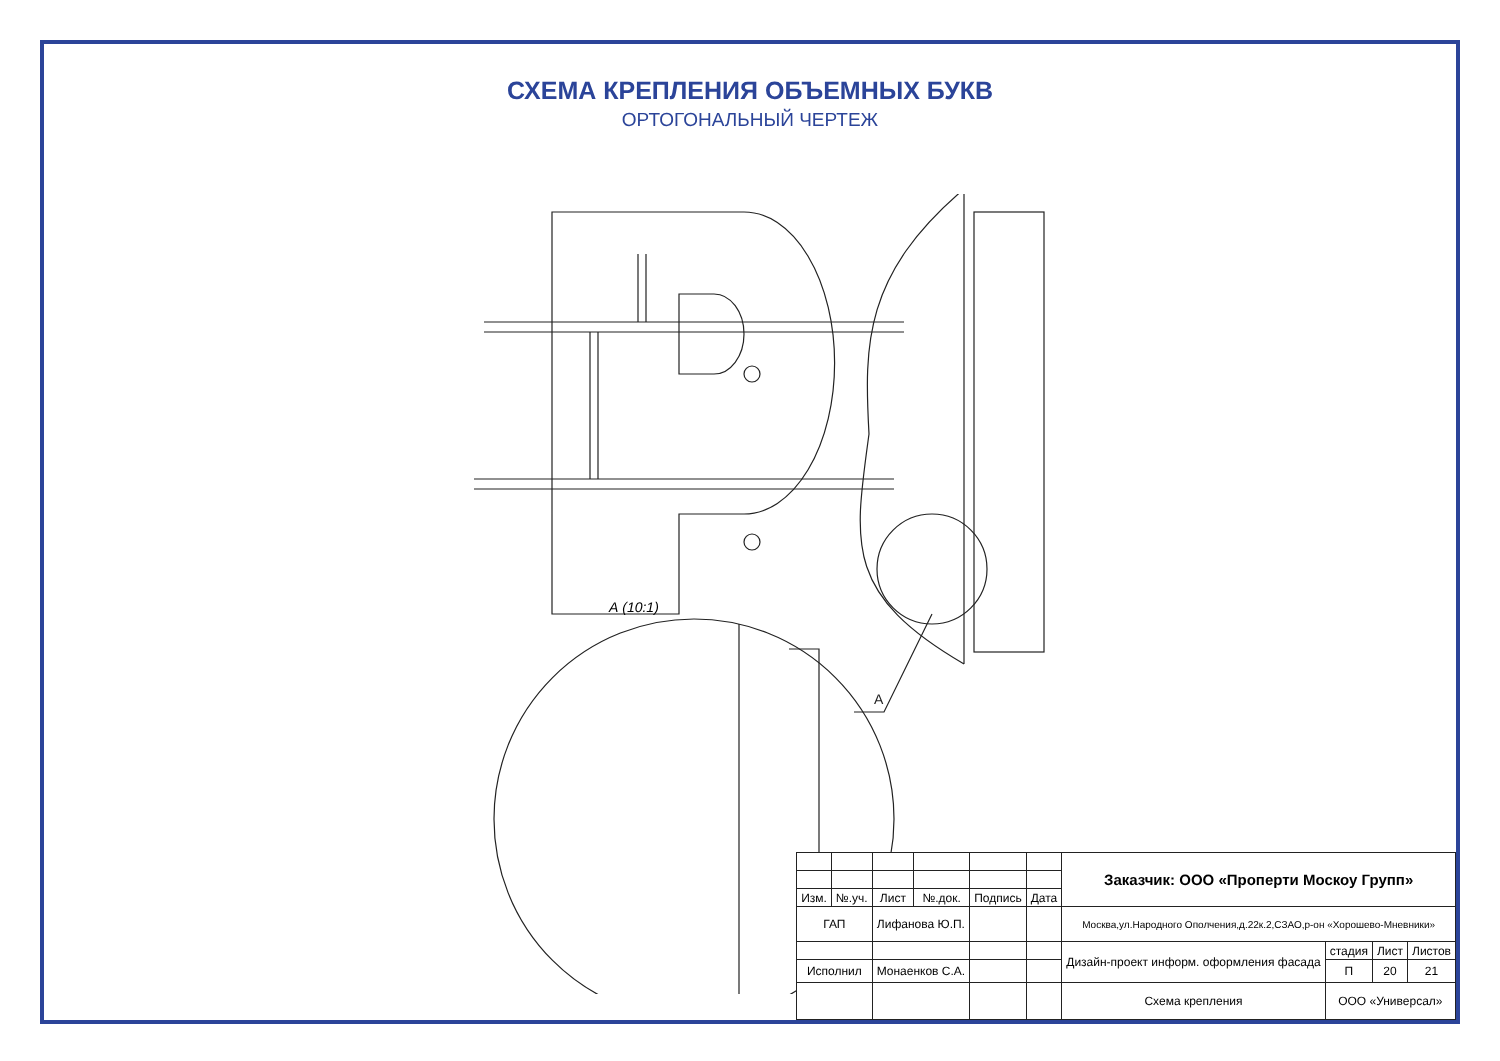СХЕМА КРЕПЛЕНИЯ ОБЪЕМНЫХ БУКВ
ОРТОГОНАЛЬНЫЙ ЧЕРТЕЖ
А
А (10:1)
| | | | | | | Заказчик: ООО «Проперти Москоу Групп» | | | |
| Изм. | №.уч. | Лист | №.док. | Подпись | Дата | | | | |
| ГАП | | Лифанова Ю.П. | | | | Москва,ул.Народного Ополчения,д.22к.2,СЗАО,р-он «Хорошево-Мневники» | | | |
| | | | | | | Дизайн-проект информ. оформления фасада | стадия | Лист | Листов |
| Исполнил | | Монаенков С.А. | | | | | П | 20 | 21 |
| | | | | | | Схема крепления | ООО «Универсал» | | |